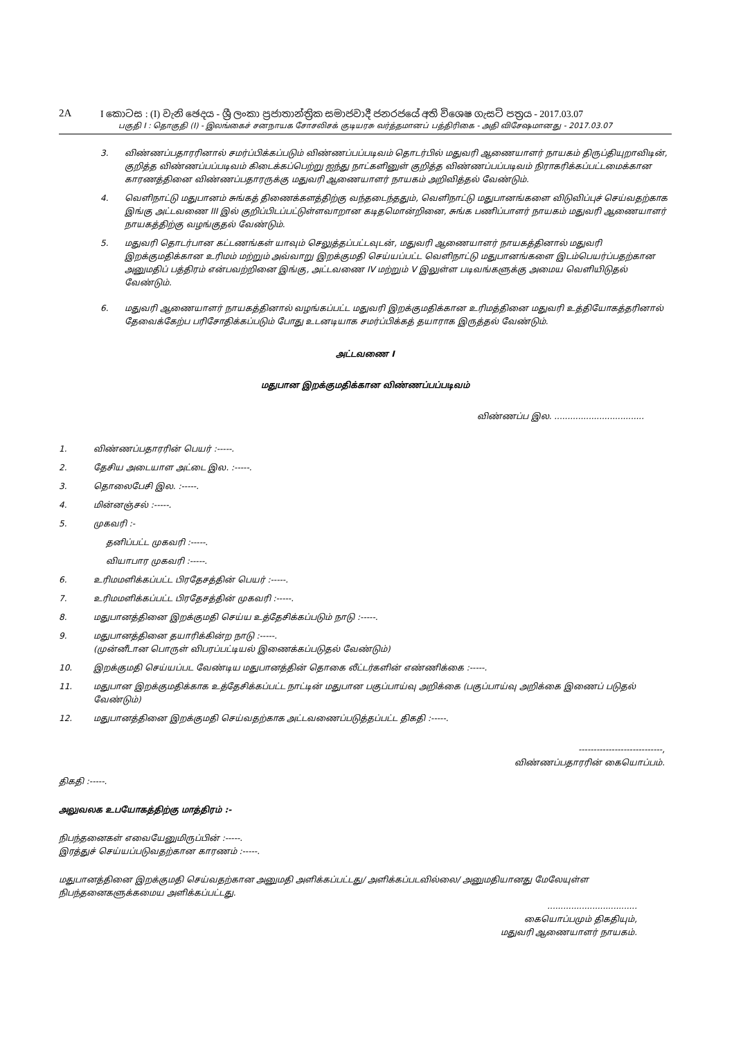2A I කොටස : (I) වැනි ඡෙදය - ශ්‍රී ලංකා ප්‍රජාතාන්ත්‍රික සමාජවාදී ජනරජයේ අති විශෙෂ ගැසට් පත්‍රය - 2017.03.07
பகுதி I : தொகுதி (I) - இலங்கைச் சனநாயக சோசலிசக் குடியரசு வர்த்தமானப் பத்திரிகை - அதி விசேஷமானது - 2017.03.07
3. விண்ணப்பதாரரினால் சமர்ப்பிக்கப்படும் விண்ணப்பப்படிவம் தொடர்பில் மதுவரி ஆணையாளர் நாயகம் திருப்தியுறாவிடின், குறித்த விண்ணப்பப்படிவம் கிடைக்கப்பெற்று ஐந்து நாட்களினுள் குறித்த விண்ணப்பப்படிவம் நிராகரிக்கப்பட்டமைக்கான காரணத்தினை விண்ணப்பதாரருக்கு மதுவரி ஆணையாளர் நாயகம் அறிவித்தல் வேண்டும்.
4. வெளிநாட்டு மதுபானம் சுங்கத் திணைக்களத்திற்கு வந்தடைந்ததும், வெளிநாட்டு மதுபானங்களை விடுவிப்புச் செய்வதற்காக இங்கு அட்டவணை III இல் குறிப்பிடப்பட்டுள்ளவாறான கடிதமொன்றினை, சுங்க பணிப்பாளர் நாயகம் மதுவரி ஆணையாளர் நாயகத்திற்கு வழங்குதல் வேண்டும்.
5. மதுவரி தொடர்பான கட்டணங்கள் யாவும் செலுத்தப்பட்டவுடன், மதுவரி ஆணையாளர் நாயகத்தினால் மதுவரி இறக்குமதிக்கான உரிமம் மற்றும் அவ்வாறு இறக்குமதி செய்யப்பட்ட வெளிநாட்டு மதுபானங்களை இடம்பெயர்ப்பதற்கான அனுமதிப் பத்திரம் என்பவற்றினை இங்கு, அட்டவணை IV மற்றும் V இலுள்ள படிவங்களுக்கு அமைய வெளியிடுதல் வேண்டும்.
6. மதுவரி ஆணையாளர் நாயகத்தினால் வழங்கப்பட்ட மதுவரி இறக்குமதிக்கான உரிமத்தினை மதுவரி உத்தியோகத்தரினால் தேவைக்கேற்ப பரிசோதிக்கப்படும் போது உடனடியாக சமர்ப்பிக்கத் தயாராக இருத்தல் வேண்டும்.
அட்டவணை I
மதுபான இறக்குமதிக்கான விண்ணப்பப்படிவம்
விண்ணப்ப இல. ..................................
1. விண்ணப்பதாரரின் பெயர் :-----.
2. தேசிய அடையாள அட்டை இல. :-----.
3. தொலைபேசி இல. :-----.
4. மின்னஞ்சல் :-----.
5. முகவரி :-
தனிப்பட்ட முகவரி :-----.
வியாபார முகவரி :-----.
6. உரிமமளிக்கப்பட்ட பிரதேசத்தின் பெயர் :-----.
7. உரிமமளிக்கப்பட்ட பிரதேசத்தின் முகவரி :-----.
8. மதுபானத்தினை இறக்குமதி செய்ய உத்தேசிக்கப்படும் நாடு :-----.
9. மதுபானத்தினை தயாரிக்கின்ற நாடு :-----.
(முன்னீடான பொருள் விபரப்பட்டியல் இணைக்கப்படுதல் வேண்டும்)
10. இறக்குமதி செய்யப்பட வேண்டிய மதுபானத்தின் தொகை லீட்டர்களின் எண்ணிக்கை :-----.
11. மதுபான இறக்குமதிக்காக உத்தேசிக்கப்பட்ட நாட்டின் மதுபான பகுப்பாய்வு அறிக்கை (பகுப்பாய்வு அறிக்கை இணைப் படுதல் வேண்டும்)
12. மதுபானத்தினை இறக்குமதி செய்வதற்காக அட்டவணைப்படுத்தப்பட்ட திகதி :-----.
----------------------------,
விண்ணப்பதாரரின் கையொப்பம்.
திகதி :-----.
அலுவலக உபயோகத்திற்கு மாத்திரம் :-
நிபந்தனைகள் எவையேனுமிருப்பின் :-----.
இரத்துச் செய்யப்படுவதற்கான காரணம் :-----.
மதுபானத்தினை இறக்குமதி செய்வதற்கான அனுமதி அளிக்கப்பட்டது/ அளிக்கப்படவில்லை/ அனுமதியானது மேலேயுள்ள நிபந்தனைகளுக்கமைய அளிக்கப்பட்டது.
..................................
கையொப்பமும் திகதியும்,
மதுவரி ஆணையாளர் நாயகம்.